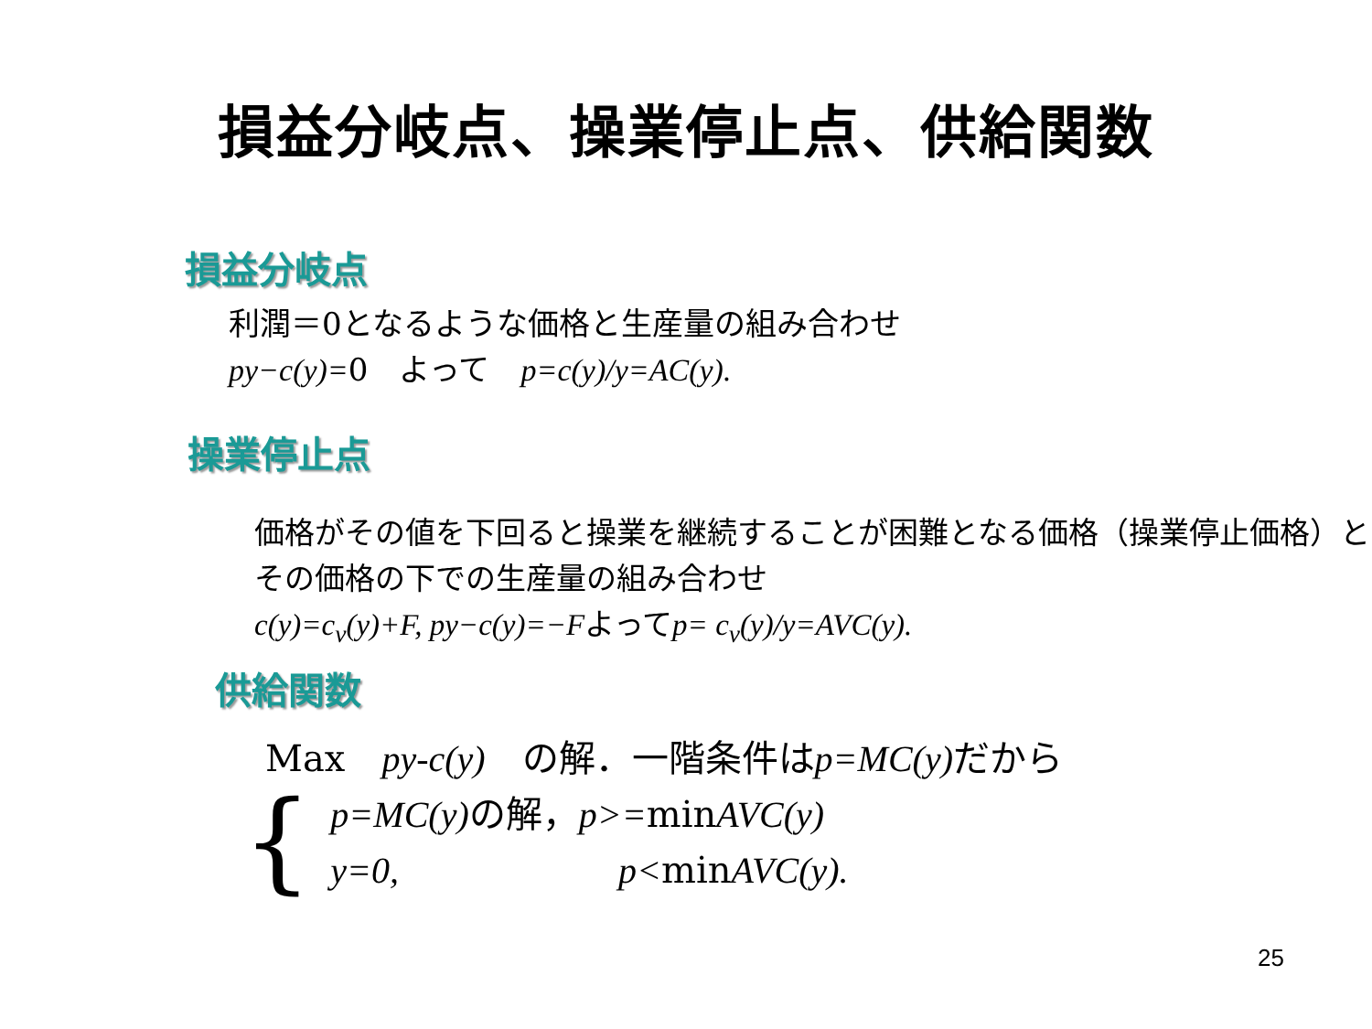損益分岐点、操業停止点、供給関数
損益分岐点
利潤＝0となるような価格と生産量の組み合わせ
py−c(y)=0　よって　p=c(y)/y=AC(y).
操業停止点
価格がその値を下回ると操業を継続することが困難となる価格（操業停止価格）とその価格の下での生産量の組み合わせ
c(y)=c<sub>v</sub>(y)+F, py−c(y)=−Fよってp= c<sub>v</sub>(y)/y=AVC(y).
供給関数
Max　py-c(y)　の解．一階条件はp=MC(y) だから
{
p=MC(y) の解，p>=minAVC(y)
y=0,　　　　　　p<minAVC(y).
25